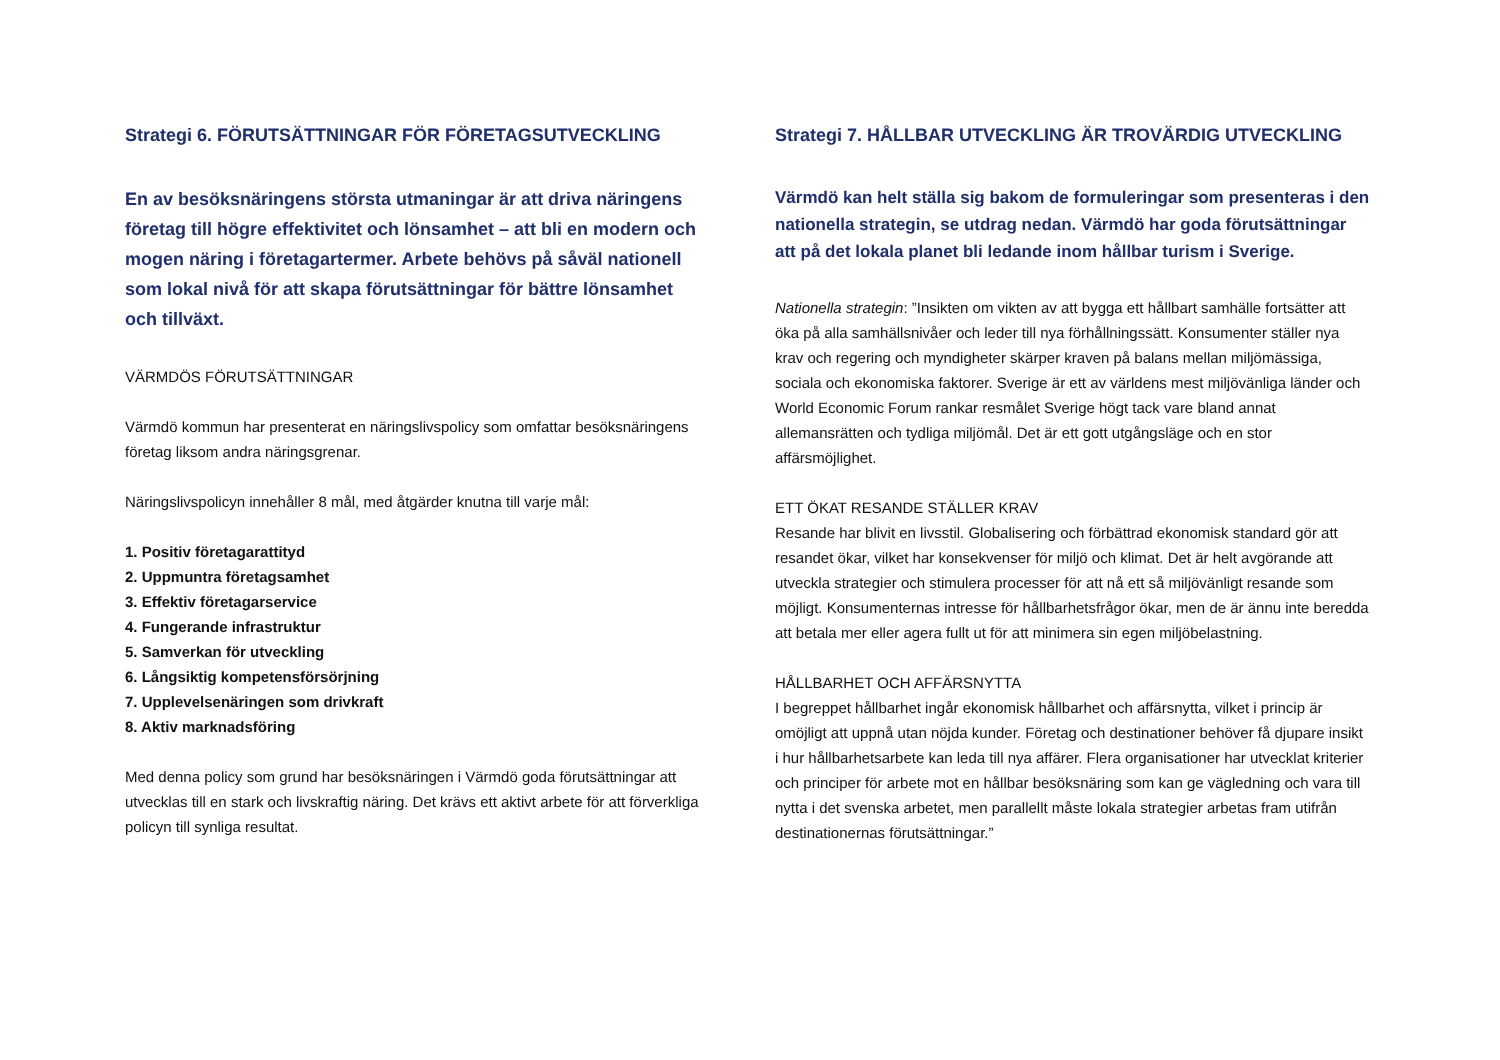Strategi 6. FÖRUTSÄTTNINGAR FÖR FÖRETAGSUTVECKLING
En av besöksnäringens största utmaningar är att driva näringens företag till högre effektivitet och lönsamhet – att bli en modern och mogen näring i företagartermer. Arbete behövs på såväl nationell som lokal nivå för att skapa förutsättningar för bättre lönsamhet och tillväxt.
VÄRMDÖS FÖRUTSÄTTNINGAR
Värmdö kommun har presenterat en näringslivspolicy som omfattar besöksnäringens företag liksom andra näringsgrenar.
Näringslivspolicyn innehåller 8 mål, med åtgärder knutna till varje mål:
1. Positiv företagarattityd
2. Uppmuntra företagsamhet
3. Effektiv företagarservice
4. Fungerande infrastruktur
5. Samverkan för utveckling
6. Långsiktig kompetensförsörjning
7. Upplevelsenäringen som drivkraft
8. Aktiv marknadsföring
Med denna policy som grund har besöksnäringen i Värmdö goda förutsättningar att utvecklas till en stark och livskraftig näring. Det krävs ett aktivt arbete för att förverkliga policyn till synliga resultat.
Strategi 7. HÅLLBAR UTVECKLING ÄR TROVÄRDIG UTVECKLING
Värmdö kan helt ställa sig bakom de formuleringar som presenteras i den nationella strategin, se utdrag nedan. Värmdö har goda förutsättningar att på det lokala planet bli ledande inom hållbar turism i Sverige.
Nationella strategin: ”Insikten om vikten av att bygga ett hållbart samhälle fortsätter att öka på alla samhällsnivåer och leder till nya förhållningssätt. Konsumenter ställer nya krav och regering och myndigheter skärper kraven på balans mellan miljömässiga, sociala och ekonomiska faktorer. Sverige är ett av världens mest miljövänliga länder och World Economic Forum rankar resmålet Sverige högt tack vare bland annat allemansrätten och tydliga miljömål. Det är ett gott utgångsläge och en stor affärsmöjlighet.
ETT ÖKAT RESANDE STÄLLER KRAV
Resande har blivit en livsstil. Globalisering och förbättrad ekonomisk standard gör att resandet ökar, vilket har konsekvenser för miljö och klimat. Det är helt avgörande att utveckla strategier och stimulera processer för att nå ett så miljövänligt resande som möjligt. Konsumenternas intresse för hållbarhetsfrågor ökar, men de är ännu inte beredda att betala mer eller agera fullt ut för att minimera sin egen miljöbelastning.
HÅLLBARHET OCH AFFÄRSNYTTA
I begreppet hållbarhet ingår ekonomisk hållbarhet och affärsnytta, vilket i princip är omöjligt att uppnå utan nöjda kunder. Företag och destinationer behöver få djupare insikt i hur hållbarhetsarbete kan leda till nya affärer. Flera organisationer har utvecklat kriterier och principer för arbete mot en hållbar besöksnäring som kan ge vägledning och vara till nytta i det svenska arbetet, men parallellt måste lokala strategier arbetas fram utifrån destinationernas förutsättningar.”